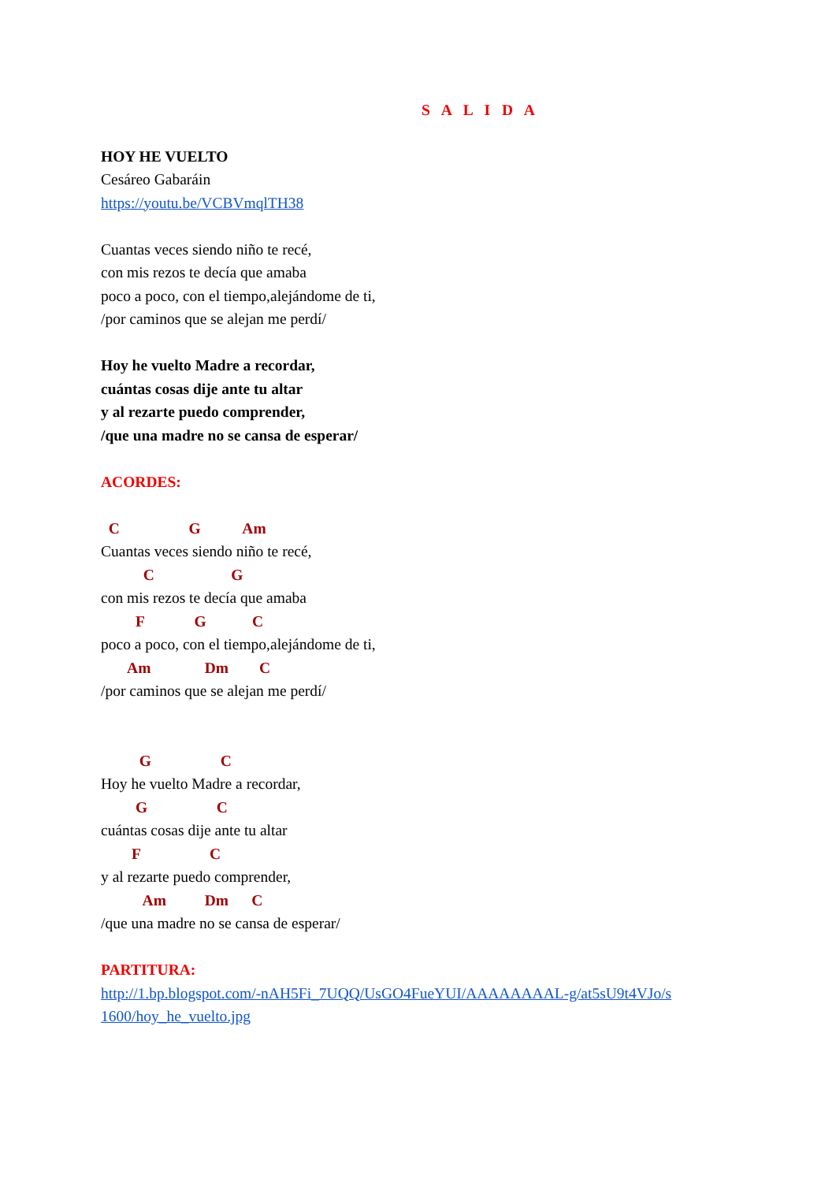S A L I D A
HOY HE VUELTO
Cesáreo Gabaráin
https://youtu.be/VCBVmqlTH38
Cuantas veces siendo niño te recé,
con mis rezos te decía que amaba
poco a poco, con el tiempo,alejándome de ti,
/por caminos que se alejan me perdí/
Hoy he vuelto Madre a recordar,
cuántas cosas dije ante tu altar
y al rezarte puedo comprender,
/que una madre no se cansa de esperar/
ACORDES:
C G Am
Cuantas veces siendo niño te recé,
C G
con mis rezos te decía que amaba
F G C
poco a poco, con el tiempo,alejándome de ti,
Am Dm C
/por caminos que se alejan me perdí/
G C
Hoy he vuelto Madre a recordar,
G C
cuántas cosas dije ante tu altar
F C
y al rezarte puedo comprender,
Am Dm C
/que una madre no se cansa de esperar/
PARTITURA:
http://1.bp.blogspot.com/-nAH5Fi_7UQQ/UsGO4FueYUI/AAAAAAAAL-g/at5sU9t4VJo/s 1600/hoy_he_vuelto.jpg